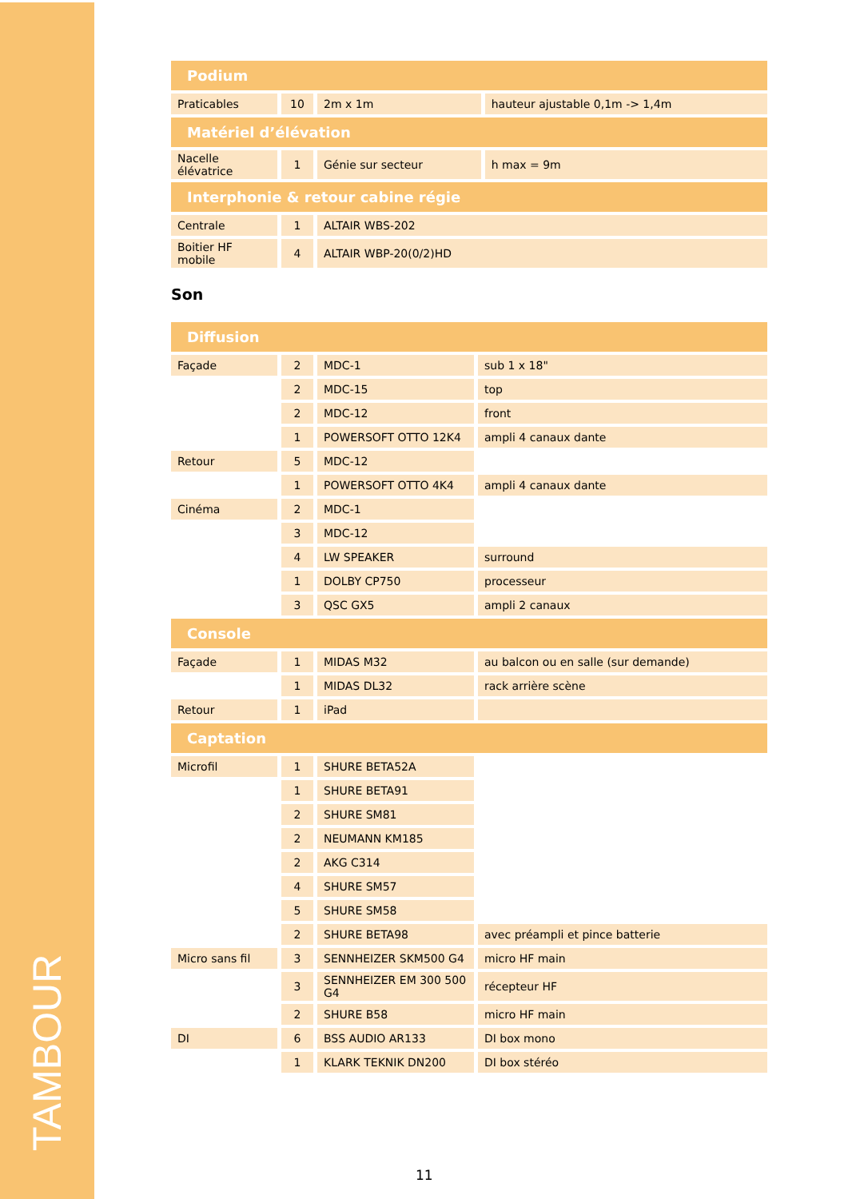TAMBOUR
| Podium | | | |
| --- | --- | --- | --- |
| Praticables | 10 | 2m x 1m | hauteur ajustable 0,1m -> 1,4m |
| Matériel d’élévation | | | |
| Nacelle élévatrice | 1 | Génie sur secteur | h max = 9m |
| Interphonie & retour cabine régie | | | |
| Centrale | 1 | ALTAIR WBS-202 | |
| Boitier HF mobile | 4 | ALTAIR WBP-20(0/2)HD | |
Son
| Diffusion | | | |
| --- | --- | --- | --- |
| Façade | 2 | MDC-1 | sub 1 x 18" |
| | 2 | MDC-15 | top |
| | 2 | MDC-12 | front |
| | 1 | POWERSOFT OTTO 12K4 | ampli 4 canaux dante |
| Retour | 5 | MDC-12 | |
| | 1 | POWERSOFT OTTO 4K4 | ampli 4 canaux dante |
| Cinéma | 2 | MDC-1 | |
| | 3 | MDC-12 | |
| | 4 | LW SPEAKER | surround |
| | 1 | DOLBY CP750 | processeur |
| | 3 | QSC GX5 | ampli 2 canaux |
| Console | | | |
| Façade | 1 | MIDAS M32 | au balcon ou en salle (sur demande) |
| | 1 | MIDAS DL32 | rack arrière scène |
| Retour | 1 | iPad | |
| Captation | | | |
| Microfil | 1 | SHURE BETA52A | |
| | 1 | SHURE BETA91 | |
| | 2 | SHURE SM81 | |
| | 2 | NEUMANN KM185 | |
| | 2 | AKG C314 | |
| | 4 | SHURE SM57 | |
| | 5 | SHURE SM58 | |
| | 2 | SHURE BETA98 | avec préampli et pince batterie |
| Micro sans fil | 3 | SENNHEIZER SKM500 G4 | micro HF main |
| | 3 | SENNHEIZER EM 300 500 G4 | récepteur HF |
| | 2 | SHURE B58 | micro HF main |
| DI | 6 | BSS AUDIO AR133 | DI box mono |
| | 1 | KLARK TEKNIK DN200 | DI box stéréo |
11